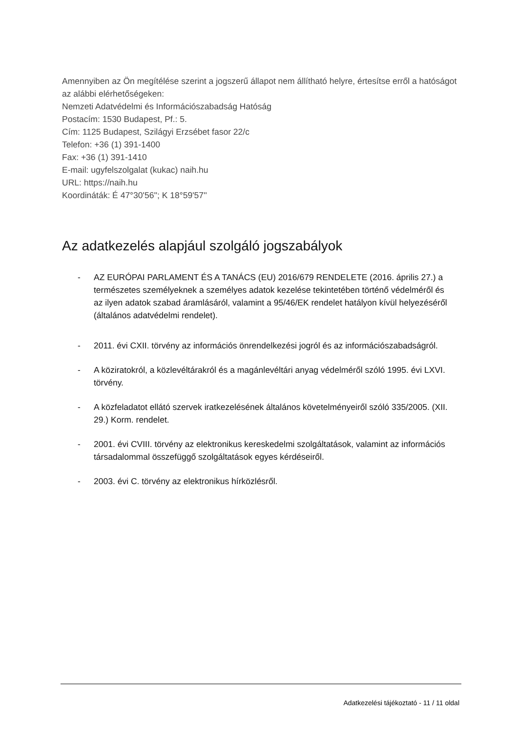Amennyiben az Ön megítélése szerint a jogszerű állapot nem állítható helyre, értesítse erről a hatóságot az alábbi elérhetőségeken:
Nemzeti Adatvédelmi és Információszabadság Hatóság
Postacím: 1530 Budapest, Pf.: 5.
Cím: 1125 Budapest, Szilágyi Erzsébet fasor 22/c
Telefon: +36 (1) 391-1400
Fax: +36 (1) 391-1410
E-mail: ugyfelszolgalat (kukac) naih.hu
URL: https://naih.hu
Koordináták: É 47°30'56''; K 18°59'57''
Az adatkezelés alapjául szolgáló jogszabályok
- AZ EURÓPAI PARLAMENT ÉS A TANÁCS (EU) 2016/679 RENDELETE (2016. április 27.) a természetes személyeknek a személyes adatok kezelése tekintetében történő védelméről és az ilyen adatok szabad áramlásáról, valamint a 95/46/EK rendelet hatályon kívül helyezéséről (általános adatvédelmi rendelet).
- 2011. évi CXII. törvény az információs önrendelkezési jogról és az információszabadságról.
- A köziratokról, a közlevéltárakról és a magánlevéltári anyag védelméről szóló 1995. évi LXVI. törvény.
- A közfeladatot ellátó szervek iratkezelésének általános követelményeiről szóló 335/2005. (XII. 29.) Korm. rendelet.
- 2001. évi CVIII. törvény az elektronikus kereskedelmi szolgáltatások, valamint az információs társadalommal összefüggő szolgáltatások egyes kérdéseiről.
- 2003. évi C. törvény az elektronikus hírközlésről.
Adatkezelési tájékoztató - 11 / 11 oldal